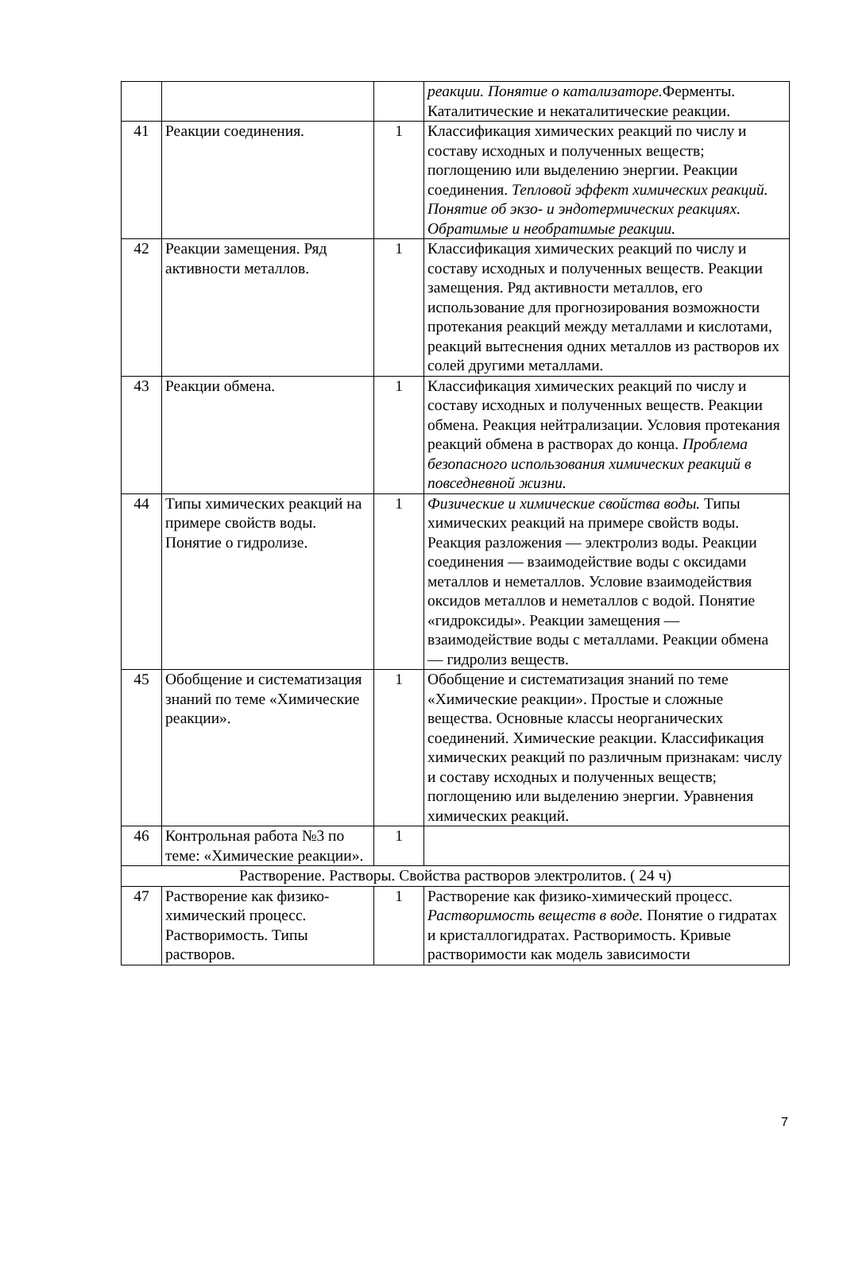| | | | реакции. Понятие о катализаторе. Ферменты. Каталитические и некаталитические реакции. |
| 41 | Реакции соединения. | 1 | Классификация химических реакций по числу и составу исходных и полученных веществ; поглощению или выделению энергии. Реакции соединения. Тепловой эффект химических реакций. Понятие об экзо- и эндотермических реакциях. Обратимые и необратимые реакции. |
| 42 | Реакции замещения. Ряд активности металлов. | 1 | Классификация химических реакций по числу и составу исходных и полученных веществ. Реакции замещения. Ряд активности металлов, его использование для прогнозирования возможности протекания реакций между металлами и кислотами, реакций вытеснения одних металлов из растворов их солей другими металлами. |
| 43 | Реакции обмена. | 1 | Классификация химических реакций по числу и составу исходных и полученных веществ. Реакции обмена. Реакция нейтрализации. Условия протекания реакций обмена в растворах до конца. Проблема безопасного использования химических реакций в повседневной жизни. |
| 44 | Типы химических реакций на примере свойств воды. Понятие о гидролизе. | 1 | Физические и химические свойства воды. Типы химических реакций на примере свойств воды. Реакция разложения — электролиз воды. Реакции соединения — взаимодействие воды с оксидами металлов и неметаллов. Условие взаимодействия оксидов металлов и неметаллов с водой. Понятие «гидроксиды». Реакции замещения — взаимодействие воды с металлами. Реакции обмена — гидролиз веществ. |
| 45 | Обобщение и систематизация знаний по теме «Химические реакции». | 1 | Обобщение и систематизация знаний по теме «Химические реакции». Простые и сложные вещества. Основные классы неорганических соединений. Химические реакции. Классификация химических реакций по различным признакам: числу и составу исходных и полученных веществ; поглощению или выделению энергии. Уравнения химических реакций. |
| 46 | Контрольная работа №3 по теме: «Химические реакции». | 1 | |
| Растворение. Растворы. Свойства растворов электролитов. ( 24 ч) | | | |
| 47 | Растворение как физико-химический процесс. Растворимость. Типы растворов. | 1 | Растворение как физико-химический процесс. Растворимость веществ в воде. Понятие о гидратах и кристаллогидратах. Растворимость. Кривые растворимости как модель зависимости |
7